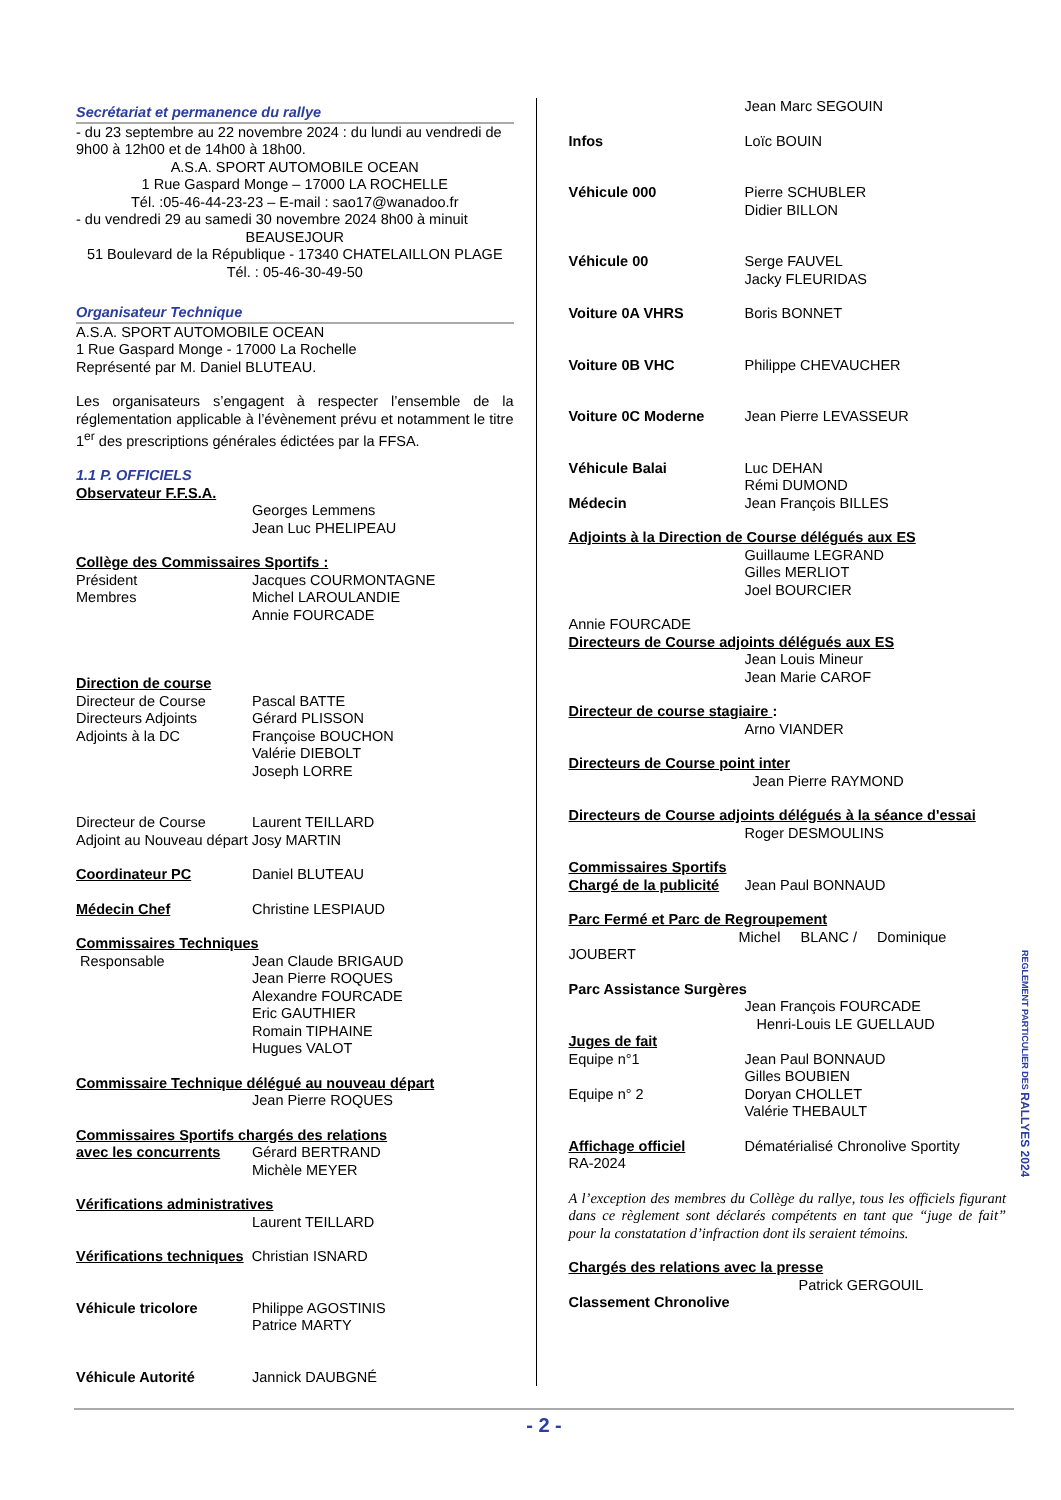Secrétariat et permanence du rallye
- du 23 septembre au 22 novembre 2024 : du lundi au vendredi de 9h00 à 12h00 et de 14h00 à 18h00.
A.S.A. SPORT AUTOMOBILE OCEAN
1 Rue Gaspard Monge – 17000 LA ROCHELLE
Tél. :05-46-44-23-23 – E-mail : sao17@wanadoo.fr
- du vendredi 29 au samedi 30 novembre 2024 8h00 à minuit
BEAUSEJOUR
51 Boulevard de la République - 17340 CHATELAILLON PLAGE
Tél. : 05-46-30-49-50
Organisateur Technique
A.S.A. SPORT AUTOMOBILE OCEAN
1 Rue Gaspard Monge - 17000 La Rochelle
Représenté par M. Daniel BLUTEAU.
Les organisateurs s’engagent à respecter l’ensemble de la réglementation applicable à l’évènement prévu et notamment le titre 1<sup>er</sup> des prescriptions générales édictées par la FFSA.
1.1 P. OFFICIELS
Observateur F.F.S.A.
Georges Lemmens
Jean Luc PHELIPEAU
Collège des Commissaires Sportifs :
Président Jacques COURMONTAGNE
Membres Michel LAROULANDIE
Annie FOURCADE
Direction de course
Directeur de Course Pascal BATTE
Directeurs Adjoints Gérard PLISSON
Adjoints à la DC Françoise BOUCHON
Valérie DIEBOLT
Joseph LORRE
Directeur de Course Laurent TEILLARD
Adjoint au Nouveau départ Josy MARTIN
Coordinateur PC Daniel BLUTEAU
Médecin Chef Christine LESPIAUD
Commissaires Techniques
Responsable Jean Claude BRIGAUD
Jean Pierre ROQUES
Alexandre FOURCADE
Eric GAUTHIER
Romain TIPHAINE
Hugues VALOT
Commissaire Technique délégué au nouveau départ
Jean Pierre ROQUES
Commissaires Sportifs chargés des relations
avec les concurrents Gérard BERTRAND
Michèle MEYER
Vérifications administratives
Laurent TEILLARD
Vérifications techniques Christian ISNARD
Véhicule tricolore Philippe AGOSTINIS
Patrice MARTY
Véhicule Autorité Jannick DAUBGNÉ
Jean Marc SEGOUIN
Infos Loïc BOUIN
Véhicule 000 Pierre SCHUBLER
Didier BILLON
Véhicule 00 Serge FAUVEL
Jacky FLEURIDAS
Voiture 0A VHRS Boris BONNET
Voiture 0B VHC Philippe CHEVAUCHER
Voiture 0C Moderne Jean Pierre LEVASSEUR
Véhicule Balai Luc DEHAN
Rémi DUMOND
Médecin Jean François BILLES
Adjoints à la Direction de Course délégués aux ES
Guillaume LEGRAND
Gilles MERLIOT
Joel BOURCIER
Annie FOURCADE
Directeurs de Course adjoints délégués aux ES
Jean Louis Mineur
Jean Marie CAROF
Directeur de course stagiaire :
Arno VIANDER
Directeurs de Course point inter
Jean Pierre RAYMOND
Directeurs de Course adjoints délégués à la séance d'essai
Roger DESMOULINS
Commissaires Sportifs
Chargé de la publicité Jean Paul BONNAUD
Parc Fermé et Parc de Regroupement
Michel BLANC / Dominique
JOUBERT
Parc Assistance Surgères
Jean François FOURCADE
Henri-Louis LE GUELLAUD
Juges de fait
Equipe n°1 Jean Paul BONNAUD
Gilles BOUBIEN
Equipe n° 2 Doryan CHOLLET
Valérie THEBAULT
Affichage officiel Dématérialisé Chronolive Sportity
RA-2024
A l’exception des membres du Collège du rallye, tous les officiels figurant dans ce règlement sont déclarés compétents en tant que “juge de fait” pour la constatation d’infraction dont ils seraient témoins.
Chargés des relations avec la presse
Patrick GERGOUIL
Classement Chronolive
REGLEMENT PARTICULIER DES RALLYES 2024
- 2 -